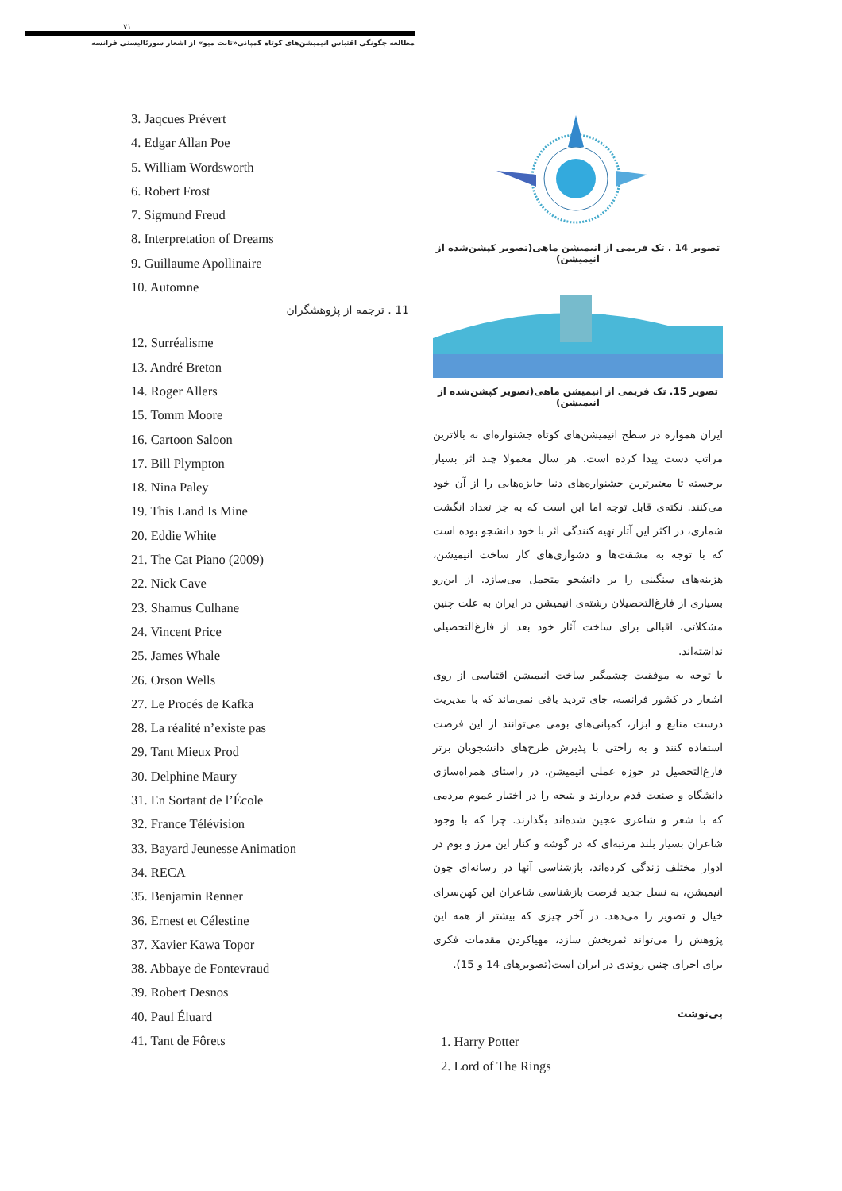۷۱
مطالعه چگونگی اقتباس انیمیشن‌های کوتاه کمپانی«تانت میو» از اشعار سورئالیستی فرانسه
3. Jaqcues Prévert
4. Edgar Allan Poe
5. William Wordsworth
6. Robert Frost
7. Sigmund Freud
8. Interpretation of Dreams
9. Guillaume Apollinaire
10. Automne
11 . ترجمه از پژوهشگران
12. Surréalisme
13. André Breton
14. Roger Allers
15. Tomm Moore
16. Cartoon Saloon
17. Bill Plympton
18. Nina Paley
19. This Land Is Mine
20. Eddie White
21. The Cat Piano (2009)
22. Nick Cave
23. Shamus Culhane
24. Vincent Price
25. James Whale
26. Orson Wells
27. Le Procés de Kafka
28. La réalité n’existe pas
29. Tant Mieux Prod
30. Delphine Maury
31. En Sortant de l’École
32. France Télévision
33. Bayard Jeunesse Animation
34. RECA
35. Benjamin Renner
36. Ernest et Célestine
37. Xavier Kawa Topor
38. Abbaye de Fontevraud
39. Robert Desnos
40. Paul Éluard
41. Tant de Fôrets
تصویر 14 . تک فریمی از انیمیشن ماهی(تصویر کپشن‌شده از انیمیشن)
تصویر 15. تک فریمی از انیمیشن ماهی(تصویر کپشن‌شده از انیمیشن)
ایران همواره در سطح انیمیشن‌های کوتاه جشنواره‌ای به بالاترین مراتب دست پیدا کرده است. هر سال معمولا چند اثر بسیار برجسته تا معتبرترین جشنواره‌های دنیا جایزه‌هایی را از آن خود می‌کنند. نکته‌ی قابل توجه اما این است که به جز تعداد انگشت شماری، در اکثر این آثار تهیه کنندگی اثر با خود دانشجو بوده است که با توجه به مشقت‌ها و دشواری‌های کار ساخت انیمیشن، هزینه‌های سنگینی را بر دانشجو متحمل می‌سازد. از این‌رو بسیاری از فارغ‌التحصیلان رشته‌ی انیمیشن در ایران به علت چنین مشکلاتی، اقبالی برای ساخت آثار خود بعد از فارغ‌التحصیلی نداشته‌اند.
با توجه به موفقیت چشمگیر ساخت انیمیشن اقتباسی از روی اشعار در کشور فرانسه، جای تردید باقی نمی‌ماند که با مدیریت درست منابع و ابزار، کمپانی‌های بومی می‌توانند از این فرصت استفاده کنند و به راحتی با پذیرش طرح‌های دانشجویان برتر فارغ‌التحصیل در حوزه عملی انیمیشن، در راستای همراه‌سازی دانشگاه و صنعت قدم بردارند و نتیجه را در اختیار عموم مردمی که با شعر و شاعری عجین شده‌اند بگذارند. چرا که با وجود شاعران بسیار بلند مرتبه‌ای که در گوشه و کنار این مرز و بوم در ادوار مختلف زندگی کرده‌اند، بازشناسی آنها در رسانه‌ای چون انیمیشن، به نسل جدید فرصت بازشناسی شاعران این کهن‌سرای خیال و تصویر را می‌دهد. در آخر چیزی که بیشتر از همه این پژوهش را می‌تواند ثمربخش سازد، مهیاکردن مقدمات فکری برای اجرای چنین روندی در ایران است(تصویرهای 14 و 15).
پی‌نوشت
1. Harry Potter
2. Lord of The Rings